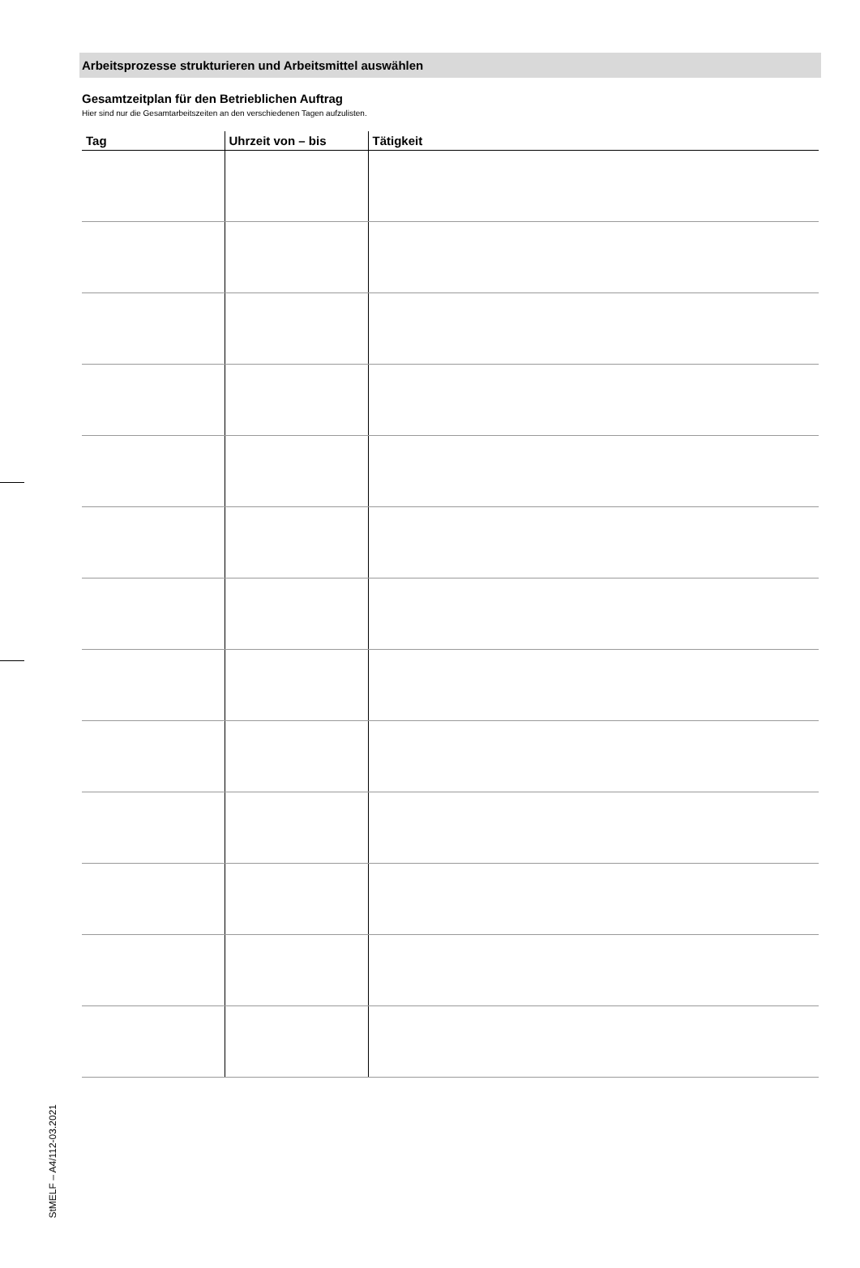Arbeitsprozesse strukturieren und Arbeitsmittel auswählen
Gesamtzeitplan für den Betrieblichen Auftrag
Hier sind nur die Gesamtarbeitszeiten an den verschiedenen Tagen aufzulisten.
| Tag | Uhrzeit von – bis | Tätigkeit |
| --- | --- | --- |
StMELF – A4/112-03.2021